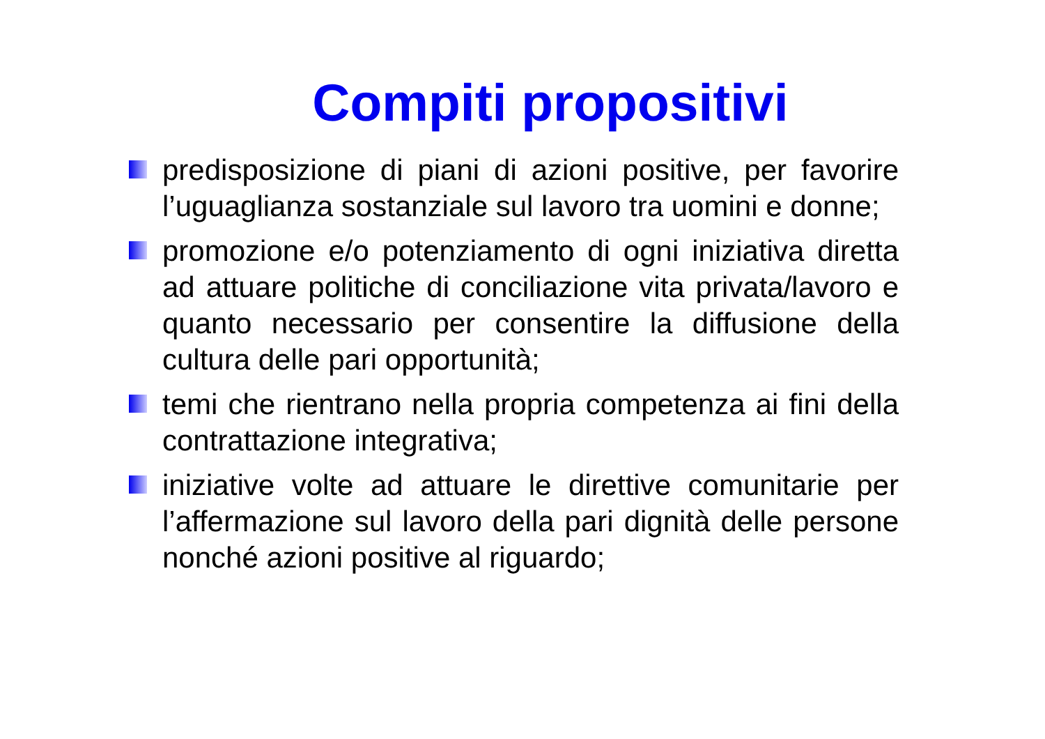Compiti propositivi
predisposizione di piani di azioni positive, per favorire l’uguaglianza sostanziale sul lavoro tra uomini e donne;
promozione e/o potenziamento di ogni iniziativa diretta ad attuare politiche di conciliazione vita privata/lavoro e quanto necessario per consentire la diffusione della cultura delle pari opportunità;
temi che rientrano nella propria competenza ai fini della contrattazione integrativa;
iniziative volte ad attuare le direttive comunitarie per l’affermazione sul lavoro della pari dignità delle persone nonché azioni positive al riguardo;